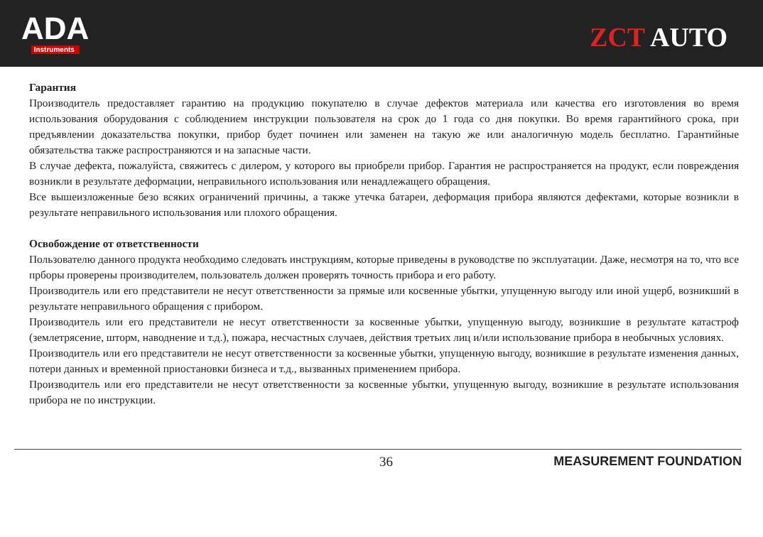ADA
Instruments
ZCT AUTO
Гарантия
Производитель предоставляет гарантию на продукцию покупателю в случае дефектов материала или качества его изготовления во время использования оборудования с соблюдением инструкции пользователя на срок до 1 года со дня покупки. Во время гарантийного срока, при предъявлении доказательства покупки, прибор будет починен или заменен на такую же или аналогичную модель бесплатно. Гарантийные обязательства также распространяются и на запасные части.
В случае дефекта, пожалуйста, свяжитесь с дилером, у которого вы приобрели прибор. Гарантия не распространяется на продукт, если повреждения возникли в результате деформации, неправильного использования или ненадлежащего обращения.
Все вышеизложенные безо всяких ограничений причины, а также утечка батареи, деформация прибора являются дефектами, которые возникли в результате неправильного использования или плохого обращения.
Освобождение от ответственности
Пользователю данного продукта необходимо следовать инструкциям, которые приведены в руководстве по эксплуатации. Даже, несмотря на то, что все прборы проверены производителем, пользователь должен проверять точность прибора и его работу.
Производитель или его представители не несут ответственности за прямые или косвенные убытки, упущенную выгоду или иной ущерб, возникший в результате неправильного обращения с прибором.
Производитель или его представители не несут ответственности за косвенные убытки, упущенную выгоду, возникшие в результате катастроф (землетрясение, шторм, наводнение и т.д.), пожара, несчастных случаев, действия третьих лиц и/или использование прибора в необычных условиях.
Производитель или его представители не несут ответственности за косвенные убытки, упущенную выгоду, возникшие в результате изменения данных, потери данных и временной приостановки бизнеса и т.д., вызванных применением прибора.
Производитель или его представители не несут ответственности за косвенные убытки, упущенную выгоду, возникшие в результате использования прибора не по инструкции.
36 MEASUREMENT FOUNDATION